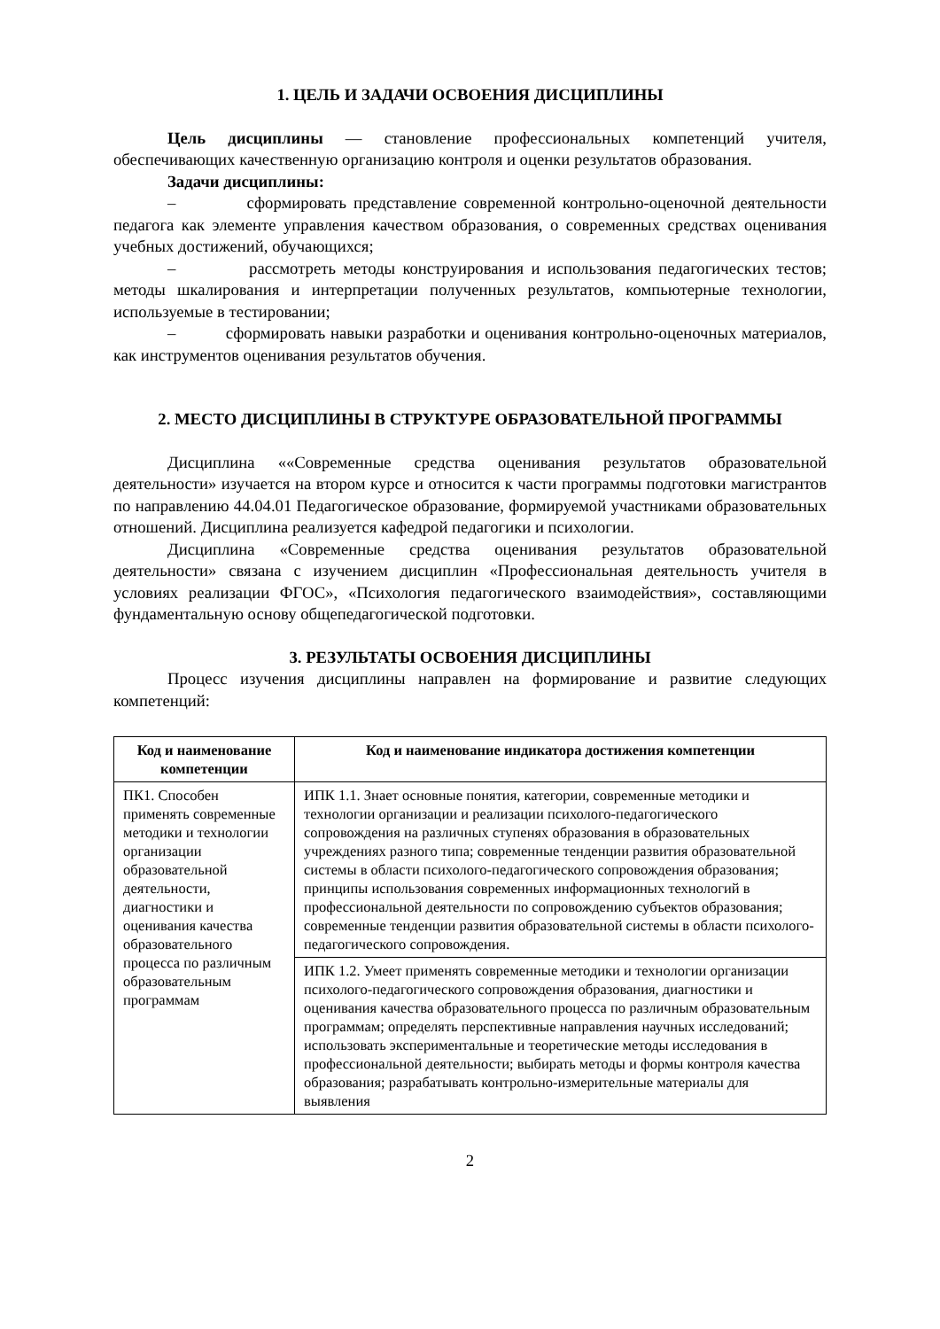1. ЦЕЛЬ И ЗАДАЧИ ОСВОЕНИЯ ДИСЦИПЛИНЫ
Цель дисциплины — становление профессиональных компетенций учителя, обеспечивающих качественную организацию контроля и оценки результатов образования.
Задачи дисциплины:
– сформировать представление современной контрольно-оценочной деятельности педагога как элементе управления качеством образования, о современных средствах оценивания учебных достижений, обучающихся;
– рассмотреть методы конструирования и использования педагогических тестов; методы шкалирования и интерпретации полученных результатов, компьютерные технологии, используемые в тестировании;
– сформировать навыки разработки и оценивания контрольно-оценочных материалов, как инструментов оценивания результатов обучения.
2. МЕСТО ДИСЦИПЛИНЫ В СТРУКТУРЕ ОБРАЗОВАТЕЛЬНОЙ ПРОГРАММЫ
Дисциплина ««Современные средства оценивания результатов образовательной деятельности» изучается на втором курсе и относится к части программы подготовки магистрантов по направлению 44.04.01 Педагогическое образование, формируемой участниками образовательных отношений. Дисциплина реализуется кафедрой педагогики и психологии.
Дисциплина «Современные средства оценивания результатов образовательной деятельности» связана с изучением дисциплин «Профессиональная деятельность учителя в условиях реализации ФГОС», «Психология педагогического взаимодействия», составляющими фундаментальную основу общепедагогической подготовки.
3. РЕЗУЛЬТАТЫ ОСВОЕНИЯ ДИСЦИПЛИНЫ
Процесс изучения дисциплины направлен на формирование и развитие следующих компетенций:
| Код и наименование компетенции | Код и наименование индикатора достижения компетенции |
| --- | --- |
| ПК1. Способен применять современные методики и технологии организации образовательной деятельности, диагностики и оценивания качества образовательного процесса по различным образовательным программам | ИПК 1.1. Знает основные понятия, категории, современные методики и технологии организации и реализации психолого-педагогического сопровождения на различных ступенях образования в образовательных учреждениях разного типа; современные тенденции развития образовательной системы в области психолого-педагогического сопровождения образования; принципы использования современных информационных технологий в профессиональной деятельности по сопровождению субъектов образования; современные тенденции развития образовательной системы в области психолого-педагогического сопровождения. |
| | ИПК 1.2. Умеет применять современные методики и технологии организации психолого-педагогического сопровождения образования, диагностики и оценивания качества образовательного процесса по различным образовательным программам; определять перспективные направления научных исследований; использовать экспериментальные и теоретические методы исследования в профессиональной деятельности; выбирать методы и формы контроля качества образования; разрабатывать контрольно-измерительные материалы для выявления |
2